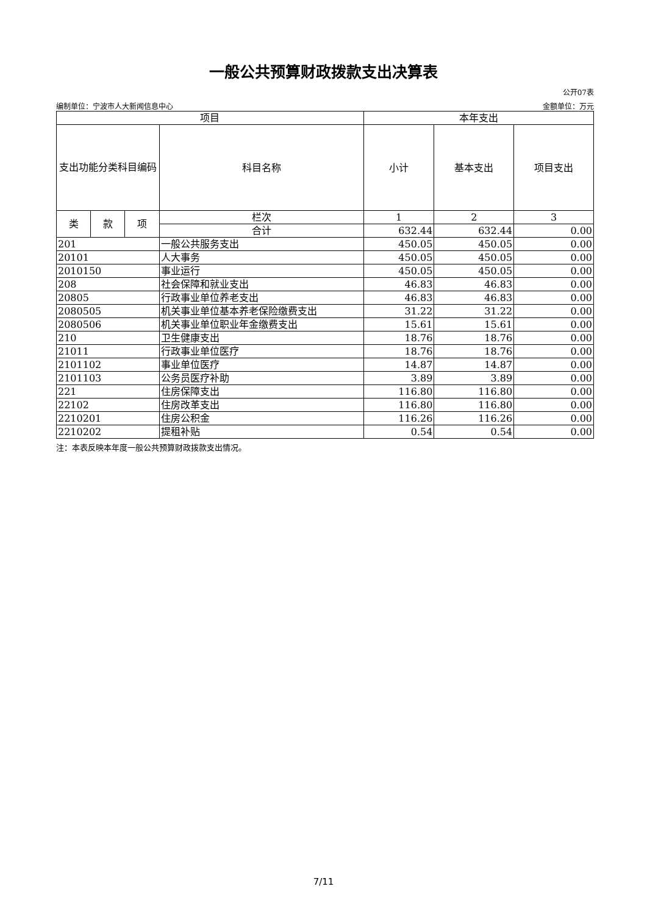一般公共预算财政拨款支出决算表
公开07表
编制单位：宁波市人大新闻信息中心 金额单位：万元
| 项目 | | | | 本年支出 | | |
| --- | --- | --- | --- | --- | --- | --- |
| 支出功能分类科目编码 | | | 科目名称 | 小计 | 基本支出 | 项目支出 |
| 类 | 款 | 项 | 栏次 | 1 | 2 | 3 |
| | | | 合计 | 632.44 | 632.44 | 0.00 |
| 201 | | | 一般公共服务支出 | 450.05 | 450.05 | 0.00 |
| 20101 | | | 人大事务 | 450.05 | 450.05 | 0.00 |
| 2010150 | | | 事业运行 | 450.05 | 450.05 | 0.00 |
| 208 | | | 社会保障和就业支出 | 46.83 | 46.83 | 0.00 |
| 20805 | | | 行政事业单位养老支出 | 46.83 | 46.83 | 0.00 |
| 2080505 | | | 机关事业单位基本养老保险缴费支出 | 31.22 | 31.22 | 0.00 |
| 2080506 | | | 机关事业单位职业年金缴费支出 | 15.61 | 15.61 | 0.00 |
| 210 | | | 卫生健康支出 | 18.76 | 18.76 | 0.00 |
| 21011 | | | 行政事业单位医疗 | 18.76 | 18.76 | 0.00 |
| 2101102 | | | 事业单位医疗 | 14.87 | 14.87 | 0.00 |
| 2101103 | | | 公务员医疗补助 | 3.89 | 3.89 | 0.00 |
| 221 | | | 住房保障支出 | 116.80 | 116.80 | 0.00 |
| 22102 | | | 住房改革支出 | 116.80 | 116.80 | 0.00 |
| 2210201 | | | 住房公积金 | 116.26 | 116.26 | 0.00 |
| 2210202 | | | 提租补贴 | 0.54 | 0.54 | 0.00 |
注：本表反映本年度一般公共预算财政拨款支出情况。
7/11